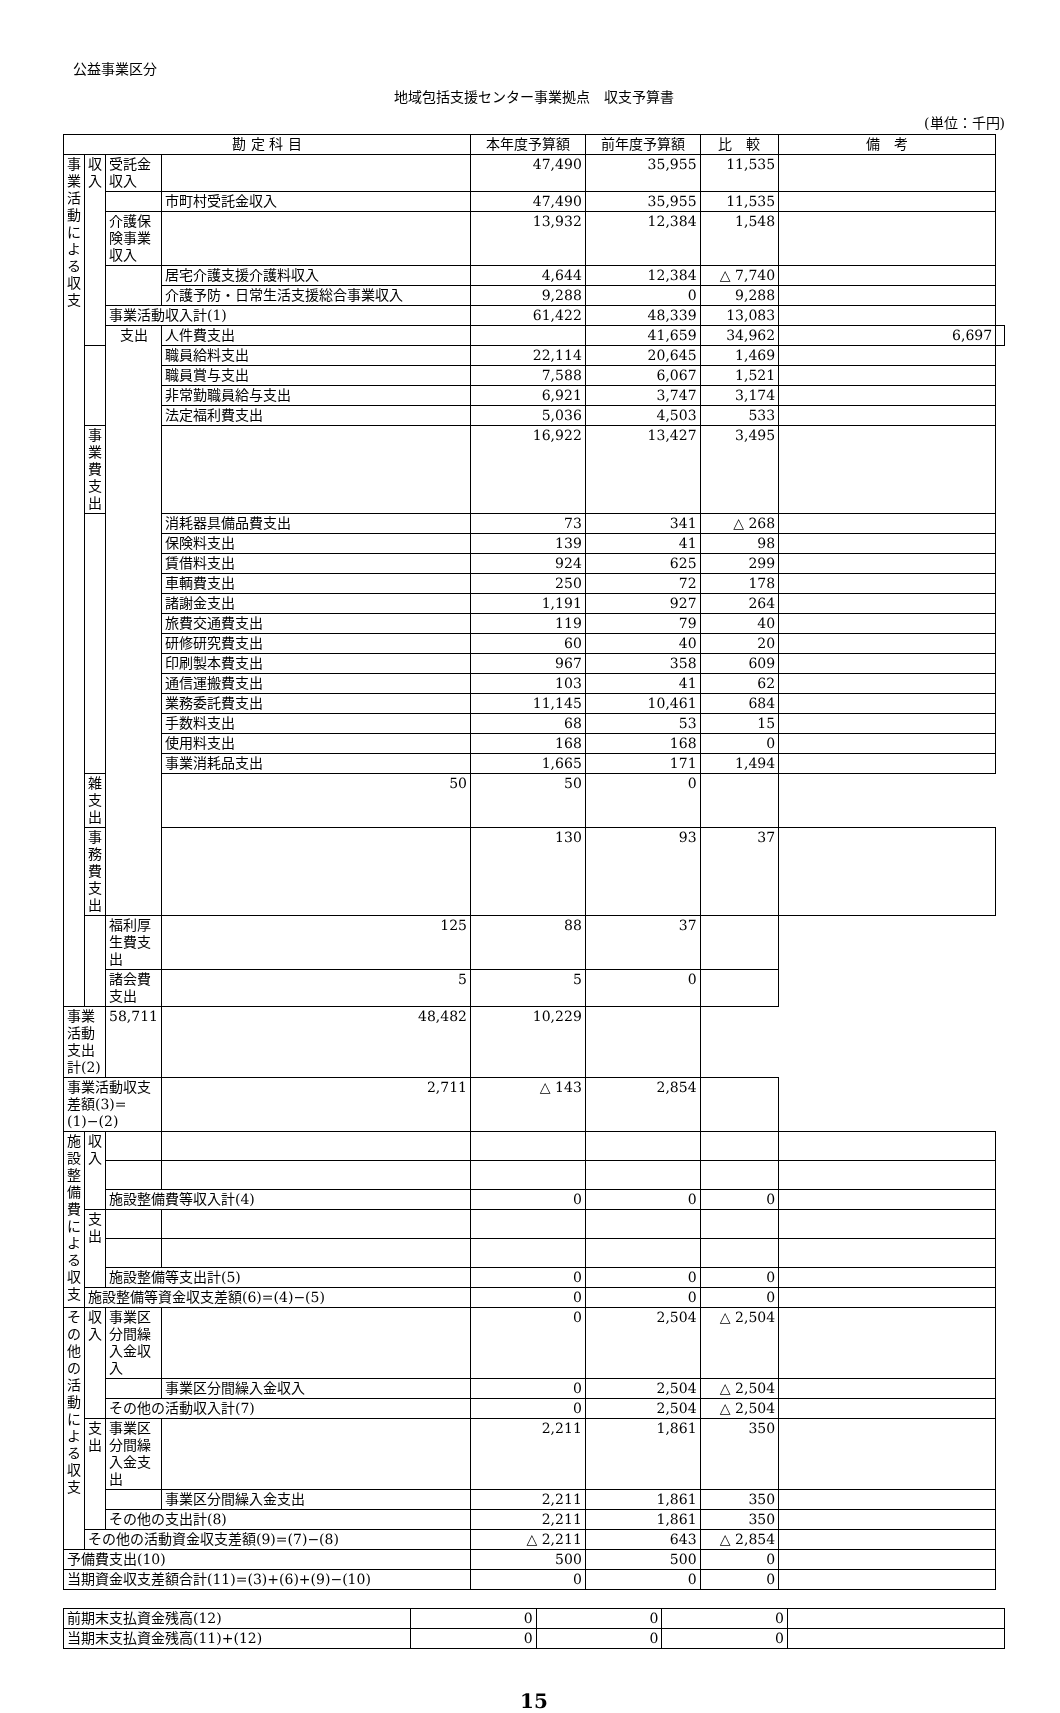公益事業区分
地域包括支援センター事業拠点　収支予算書
(単位：千円)
| 勘 定 科 目 | | | | 本年度予算額 | 前年度予算額 | 比 較 | 備 考 | |
| --- | --- | --- | --- | --- | --- | --- | --- | --- |
| 事業活動による収支 | 収入 | 受託金収入 | | 47,490 | 35,955 | 11,535 | | |
| | | | 市町村受託金収入 | 47,490 | 35,955 | 11,535 | | |
| | | 介護保険事業収入 | | 13,932 | 12,384 | 1,548 | | |
| | | | 居宅介護支援介護料収入 | 4,644 | 12,384 | △ 7,740 | | |
| | | | 介護予防・日常生活支援総合事業収入 | 9,288 | 0 | 9,288 | | |
| | | 事業活動収入計(1) | | 61,422 | 48,339 | 13,083 | | |
| | | 支出 | 人件費支出 | | 41,659 | 34,962 | 6,697 | |
| | | | 職員給料支出 | 22,114 | 20,645 | 1,469 | | |
| | | | 職員賞与支出 | 7,588 | 6,067 | 1,521 | | |
| | | | 非常勤職員給与支出 | 6,921 | 3,747 | 3,174 | | |
| | | | 法定福利費支出 | 5,036 | 4,503 | 533 | | |
| | 事業費支出 | | | 16,922 | 13,427 | 3,495 | | |
| | | | 消耗器具備品費支出 | 73 | 341 | △ 268 | | |
| | | | 保険料支出 | 139 | 41 | 98 | | |
| | | | 賃借料支出 | 924 | 625 | 299 | | |
| | | | 車輌費支出 | 250 | 72 | 178 | | |
| | | | 諸謝金支出 | 1,191 | 927 | 264 | | |
| | | | 旅費交通費支出 | 119 | 79 | 40 | | |
| | | | 研修研究費支出 | 60 | 40 | 20 | | |
| | | | 印刷製本費支出 | 967 | 358 | 609 | | |
| | | | 通信運搬費支出 | 103 | 41 | 62 | | |
| | | | 業務委託費支出 | 11,145 | 10,461 | 684 | | |
| | | | 手数料支出 | 68 | 53 | 15 | | |
| | | | 使用料支出 | 168 | 168 | 0 | | |
| | | | 事業消耗品支出 | 1,665 | 171 | 1,494 | | |
| | 雑支出 | | 50 | 50 | 0 | | | |
| | 事務費支出 | | | 130 | 93 | 37 | | |
| | | 福利厚生費支出 | 125 | 88 | 37 | | | |
| | | 諸会費支出 | 5 | 5 | 0 | | | |
| 事業活動支出計(2) | | 58,711 | 48,482 | 10,229 | | | | |
| 事業活動収支差額(3)=(1)−(2) | | | 2,711 | △ 143 | 2,854 | | | |
| 施設整備費による収支 | 収入 | | | | | | | |
| | | 施設整備費等収入計(4) | | 0 | 0 | 0 | | |
| | 支出 | | | | | | | |
| | | 施設整備等支出計(5) | | 0 | 0 | 0 | | |
| | 施設整備等資金収支差額(6)=(4)−(5) | | | 0 | 0 | 0 | | |
| その他の活動による収支 | 収入 | 事業区分間繰入金収入 | | 0 | 2,504 | △ 2,504 | | |
| | | | 事業区分間繰入金収入 | 0 | 2,504 | △ 2,504 | | |
| | | その他の活動収入計(7) | | 0 | 2,504 | △ 2,504 | | |
| | 支出 | 事業区分間繰入金支出 | | 2,211 | 1,861 | 350 | | |
| | | | 事業区分間繰入金支出 | 2,211 | 1,861 | 350 | | |
| | | その他の支出計(8) | | 2,211 | 1,861 | 350 | | |
| | その他の活動資金収支差額(9)=(7)−(8) | | | △ 2,211 | 643 | △ 2,854 | | |
| 予備費支出(10) | | | | 500 | 500 | 0 | | |
| 当期資金収支差額合計(11)=(3)+(6)+(9)−(10) | | | | 0 | 0 | 0 | | |
| 前期末支払資金残高(12) | 0 | 0 | 0 | |
| 当期末支払資金残高(11)+(12) | 0 | 0 | 0 | |
15